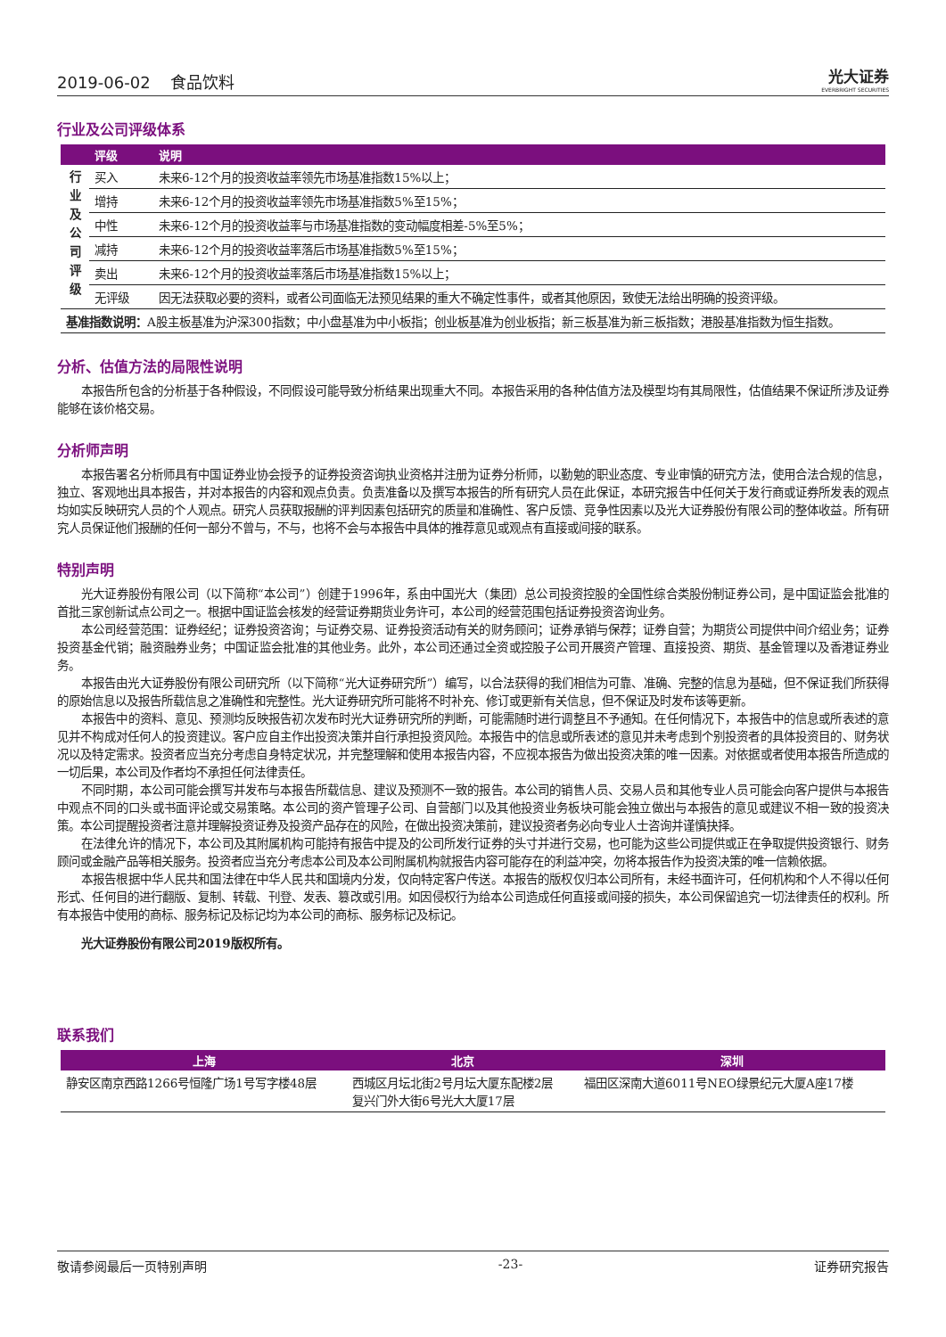2019-06-02 食品饮料 光大证券
EVERBRIGHT SECURITIES
行业及公司评级体系
| | 评级 | 说明 |
| --- | --- | --- |
| 行 业 及 公 司 评 级 | 买入 | 未来6-12个月的投资收益率领先市场基准指数15%以上； |
| | 增持 | 未来6-12个月的投资收益率领先市场基准指数5%至15%； |
| | 中性 | 未来6-12个月的投资收益率与市场基准指数的变动幅度相差-5%至5%； |
| | 减持 | 未来6-12个月的投资收益率落后市场基准指数5%至15%； |
| | 卖出 | 未来6-12个月的投资收益率落后市场基准指数15%以上； |
| | 无评级 | 因无法获取必要的资料，或者公司面临无法预见结果的重大不确定性事件，或者其他原因，致使无法给出明确的投资评级。 |
| 基准指数说明： A股主板基准为沪深300指数；中小盘基准为中小板指；创业板基准为创业板指；新三板基准为新三板指数；港股基准指数为恒生指数。 | | |
分析、估值方法的局限性说明
本报告所包含的分析基于各种假设，不同假设可能导致分析结果出现重大不同。本报告采用的各种估值方法及模型均有其局限性，估值结果不保证所涉及证券能够在该价格交易。
分析师声明
本报告署名分析师具有中国证券业协会授予的证券投资咨询执业资格并注册为证券分析师，以勤勉的职业态度、专业审慎的研究方法，使用合法合规的信息，独立、客观地出具本报告，并对本报告的内容和观点负责。负责准备以及撰写本报告的所有研究人员在此保证，本研究报告中任何关于发行商或证券所发表的观点均如实反映研究人员的个人观点。研究人员获取报酬的评判因素包括研究的质量和准确性、客户反馈、竞争性因素以及光大证券股份有限公司的整体收益。所有研究人员保证他们报酬的任何一部分不曾与，不与，也将不会与本报告中具体的推荐意见或观点有直接或间接的联系。
特别声明
光大证券股份有限公司（以下简称“本公司”）创建于1996年，系由中国光大（集团）总公司投资控股的全国性综合类股份制证券公司，是中国证监会批准的首批三家创新试点公司之一。根据中国证监会核发的经营证券期货业务许可，本公司的经营范围包括证券投资咨询业务。
本公司经营范围：证券经纪；证券投资咨询；与证券交易、证券投资活动有关的财务顾问；证券承销与保荐；证券自营；为期货公司提供中间介绍业务；证券投资基金代销；融资融券业务；中国证监会批准的其他业务。此外，本公司还通过全资或控股子公司开展资产管理、直接投资、期货、基金管理以及香港证券业务。
本报告由光大证券股份有限公司研究所（以下简称“光大证券研究所”）编写，以合法获得的我们相信为可靠、准确、完整的信息为基础，但不保证我们所获得的原始信息以及报告所载信息之准确性和完整性。光大证券研究所可能将不时补充、修订或更新有关信息，但不保证及时发布该等更新。
本报告中的资料、意见、预测均反映报告初次发布时光大证券研究所的判断，可能需随时进行调整且不予通知。在任何情况下，本报告中的信息或所表述的意见并不构成对任何人的投资建议。客户应自主作出投资决策并自行承担投资风险。本报告中的信息或所表述的意见并未考虑到个别投资者的具体投资目的、财务状况以及特定需求。投资者应当充分考虑自身特定状况，并完整理解和使用本报告内容，不应视本报告为做出投资决策的唯一因素。对依据或者使用本报告所造成的一切后果，本公司及作者均不承担任何法律责任。
不同时期，本公司可能会撰写并发布与本报告所载信息、建议及预测不一致的报告。本公司的销售人员、交易人员和其他专业人员可能会向客户提供与本报告中观点不同的口头或书面评论或交易策略。本公司的资产管理子公司、自营部门以及其他投资业务板块可能会独立做出与本报告的意见或建议不相一致的投资决策。本公司提醒投资者注意并理解投资证券及投资产品存在的风险，在做出投资决策前，建议投资者务必向专业人士咨询并谨慎抉择。
在法律允许的情况下，本公司及其附属机构可能持有报告中提及的公司所发行证券的头寸并进行交易，也可能为这些公司提供或正在争取提供投资银行、财务顾问或金融产品等相关服务。投资者应当充分考虑本公司及本公司附属机构就报告内容可能存在的利益冲突，勿将本报告作为投资决策的唯一信赖依据。
本报告根据中华人民共和国法律在中华人民共和国境内分发，仅向特定客户传送。本报告的版权仅归本公司所有，未经书面许可，任何机构和个人不得以任何形式、任何目的进行翻版、复制、转载、刊登、发表、篡改或引用。如因侵权行为给本公司造成任何直接或间接的损失，本公司保留追究一切法律责任的权利。所有本报告中使用的商标、服务标记及标记均为本公司的商标、服务标记及标记。
光大证券股份有限公司2019版权所有。
联系我们
| 上海 | 北京 | 深圳 |
| --- | --- | --- |
| 静安区南京西路1266号恒隆广场1号写字楼48层 | 西城区月坛北街2号月坛大厦东配楼2层 复兴门外大街6号光大大厦17层 | 福田区深南大道6011号NEO绿景纪元大厦A座17楼 |
敬请参阅最后一页特别声明 -23- 证券研究报告